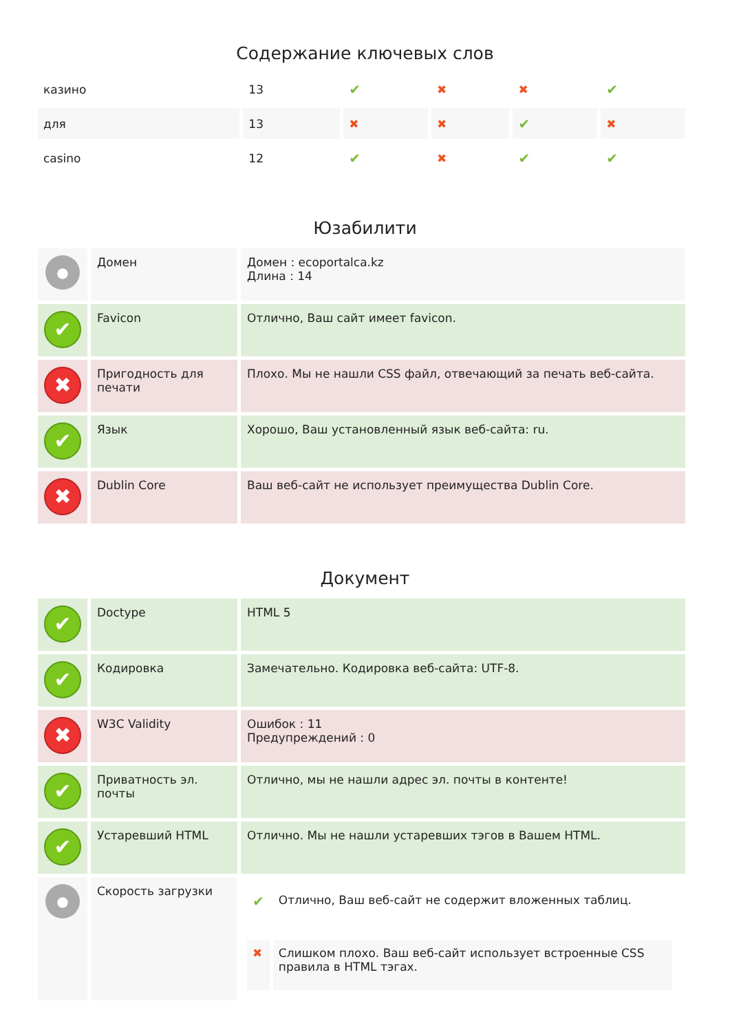Содержание ключевых слов
| казино | 13 | ✔ | ✖ | ✖ | ✔ |
| для | 13 | ✖ | ✖ | ✔ | ✖ |
| casino | 12 | ✔ | ✖ | ✔ | ✔ |
Юзабилити
| ● | Домен | Домен : ecoportalca.kz Длина : 14 |
| ✔ | Favicon | Отлично, Ваш сайт имеет favicon. |
| ✖ | Пригодность для печати | Плохо. Мы не нашли CSS файл, отвечающий за печать веб-сайта. |
| ✔ | Язык | Хорошо, Ваш установленный язык веб-сайта: ru. |
| ✖ | Dublin Core | Ваш веб-сайт не использует преимущества Dublin Core. |
Документ
| ✔ | Doctype | HTML 5 |
| ✔ | Кодировка | Замечательно. Кодировка веб-сайта: UTF-8. |
| ✖ | W3C Validity | Ошибок : 11 Предупреждений : 0 |
| ✔ | Приватность эл. почты | Отлично, мы не нашли адрес эл. почты в контенте! |
| ✔ | Устаревший HTML | Отлично. Мы не нашли устаревших тэгов в Вашем HTML. |
| ● | Скорость загрузки | / ✔ / Отлично, Ваш веб-сайт не содержит вложенных таблиц. / / ✖ / Слишком плохо. Ваш веб-сайт использует встроенные CSS правила в HTML тэгах. / |